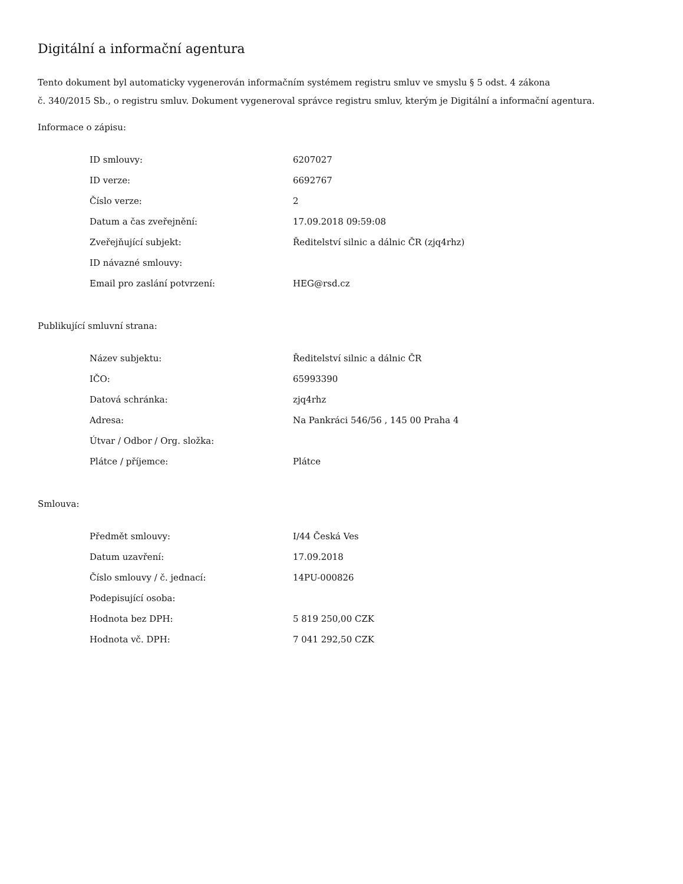Digitální a informační agentura
Tento dokument byl automaticky vygenerován informačním systémem registru smluv ve smyslu § 5 odst. 4 zákona
č. 340/2015 Sb., o registru smluv. Dokument vygeneroval správce registru smluv, kterým je Digitální a informační agentura.
Informace o zápisu:
| ID smlouvy: | 6207027 |
| ID verze: | 6692767 |
| Číslo verze: | 2 |
| Datum a čas zveřejnění: | 17.09.2018 09:59:08 |
| Zveřejňující subjekt: | Ředitelství silnic a dálnic ČR (zjq4rhz) |
| ID návazné smlouvy: | |
| Email pro zaslání potvrzení: | HEG@rsd.cz |
Publikující smluvní strana:
| Název subjektu: | Ředitelství silnic a dálnic ČR |
| IČO: | 65993390 |
| Datová schránka: | zjq4rhz |
| Adresa: | Na Pankráci 546/56 , 145 00 Praha 4 |
| Útvar / Odbor / Org. složka: | |
| Plátce / příjemce: | Plátce |
Smlouva:
| Předmět smlouvy: | I/44 Česká Ves |
| Datum uzavření: | 17.09.2018 |
| Číslo smlouvy / č. jednací: | 14PU-000826 |
| Podepisující osoba: | |
| Hodnota bez DPH: | 5 819 250,00 CZK |
| Hodnota vč. DPH: | 7 041 292,50 CZK |